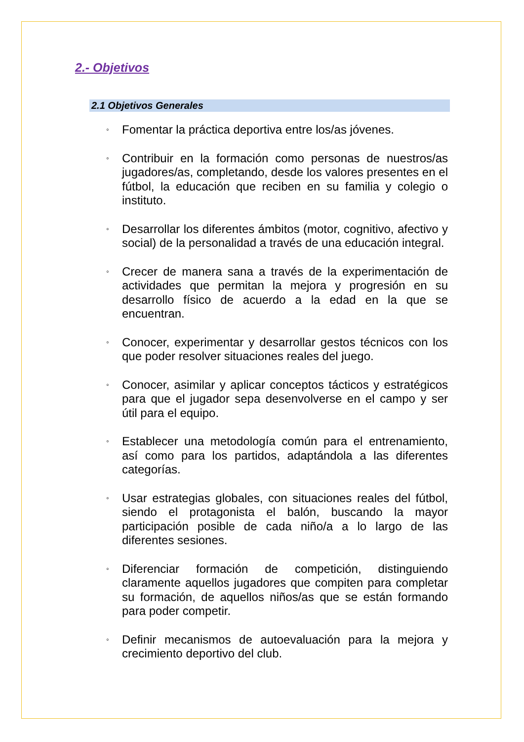2.- Objetivos
2.1 Objetivos Generales
◦ Fomentar la práctica deportiva entre los/as jóvenes.
◦ Contribuir en la formación como personas de nuestros/as jugadores/as, completando, desde los valores presentes en el fútbol, la educación que reciben en su familia y colegio o instituto.
◦ Desarrollar los diferentes ámbitos (motor, cognitivo, afectivo y social) de la personalidad a través de una educación integral.
◦ Crecer de manera sana a través de la experimentación de actividades que permitan la mejora y progresión en su desarrollo físico de acuerdo a la edad en la que se encuentran.
◦ Conocer, experimentar y desarrollar gestos técnicos con los que poder resolver situaciones reales del juego.
◦ Conocer, asimilar y aplicar conceptos tácticos y estratégicos para que el jugador sepa desenvolverse en el campo y ser útil para el equipo.
◦ Establecer una metodología común para el entrenamiento, así como para los partidos, adaptándola a las diferentes categorías.
◦ Usar estrategias globales, con situaciones reales del fútbol, siendo el protagonista el balón, buscando la mayor participación posible de cada niño/a a lo largo de las diferentes sesiones.
◦ Diferenciar formación de competición, distinguiendo claramente aquellos jugadores que compiten para completar su formación, de aquellos niños/as que se están formando para poder competir.
◦ Definir mecanismos de autoevaluación para la mejora y crecimiento deportivo del club.